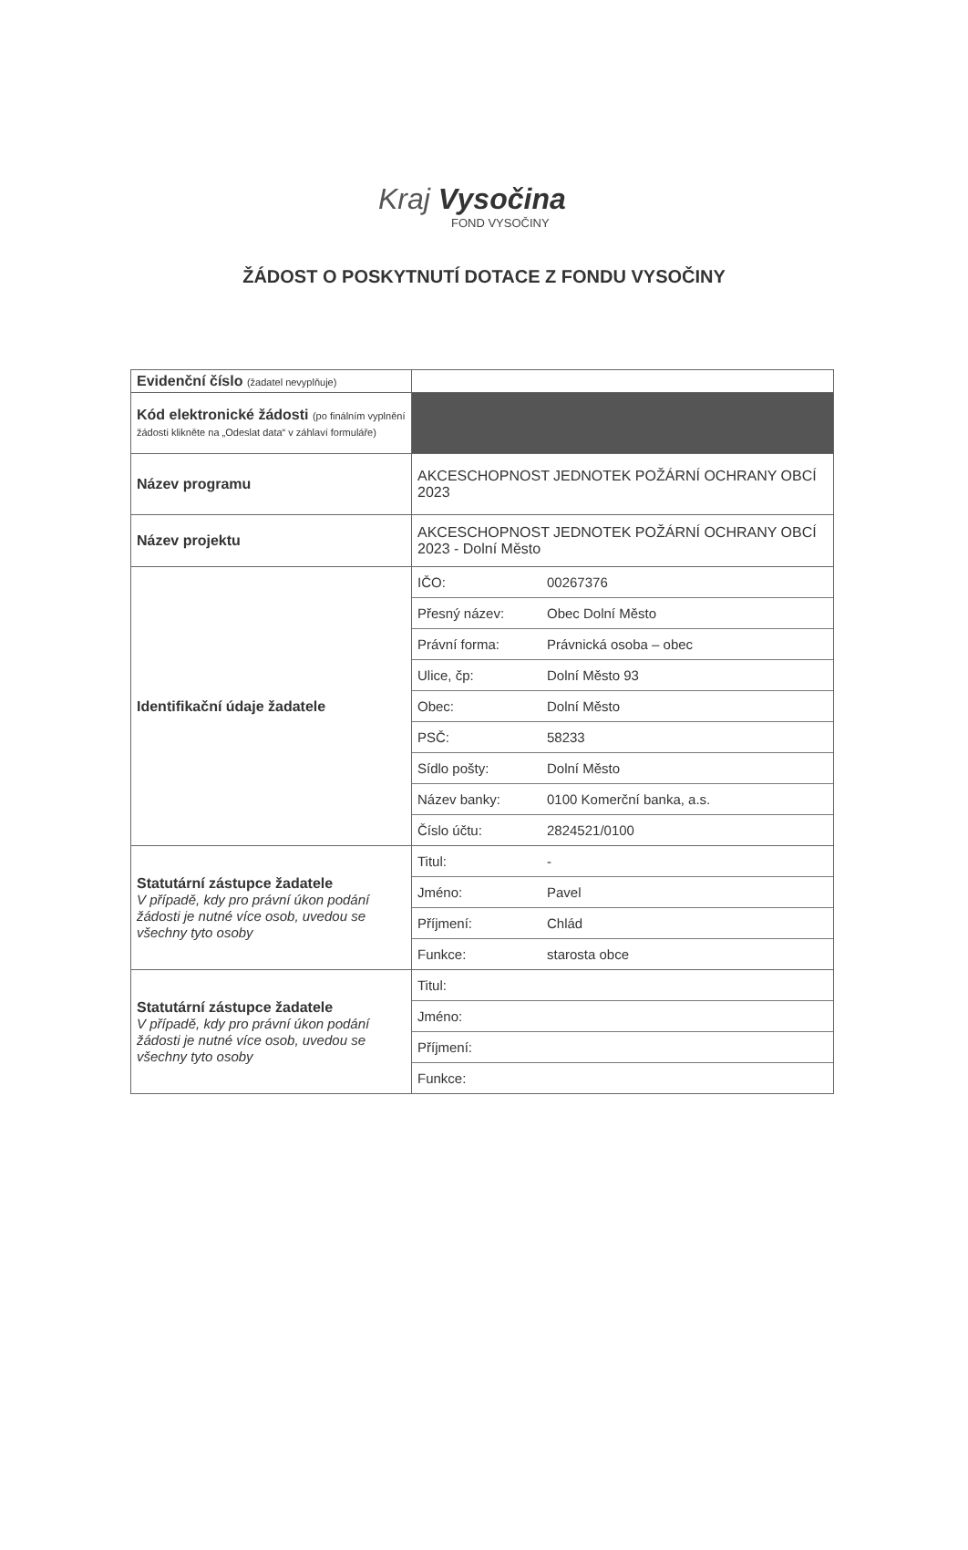Kraj Vysočina
FOND VYSOČINY
ŽÁDOST O POSKYTNUTÍ DOTACE Z FONDU VYSOČINY
| Evidenční číslo (žadatel nevyplňuje) | |
| Kód elektronické žádosti (po finálním vyplnění žádosti klikněte na „Odeslat data“ v záhlaví formuláře) | |
| Název programu | AKCESCHOPNOST JEDNOTEK POŽÁRNÍ OCHRANY OBCÍ 2023 |
| Název projektu | AKCESCHOPNOST JEDNOTEK POŽÁRNÍ OCHRANY OBCÍ 2023 - Dolní Město |
| Identifikační údaje žadatele | / IČO: / 00267376 / / Přesný název: / Obec Dolní Město / / Právní forma: / Právnická osoba – obec / / Ulice, čp: / Dolní Město 93 / / Obec: / Dolní Město / / PSČ: / 58233 / / Sídlo pošty: / Dolní Město / / Název banky: / 0100 Komerční banka, a.s. / / Číslo účtu: / 2824521/0100 / |
| Statutární zástupce žadatele V případě, kdy pro právní úkon podání žádosti je nutné více osob, uvedou se všechny tyto osoby | / Titul: / - / / Jméno: / Pavel / / Příjmení: / Chlád / / Funkce: / starosta obce / |
| Statutární zástupce žadatele V případě, kdy pro právní úkon podání žádosti je nutné více osob, uvedou se všechny tyto osoby | / Titul: / / / Jméno: / / / Příjmení: / / / Funkce: / / |